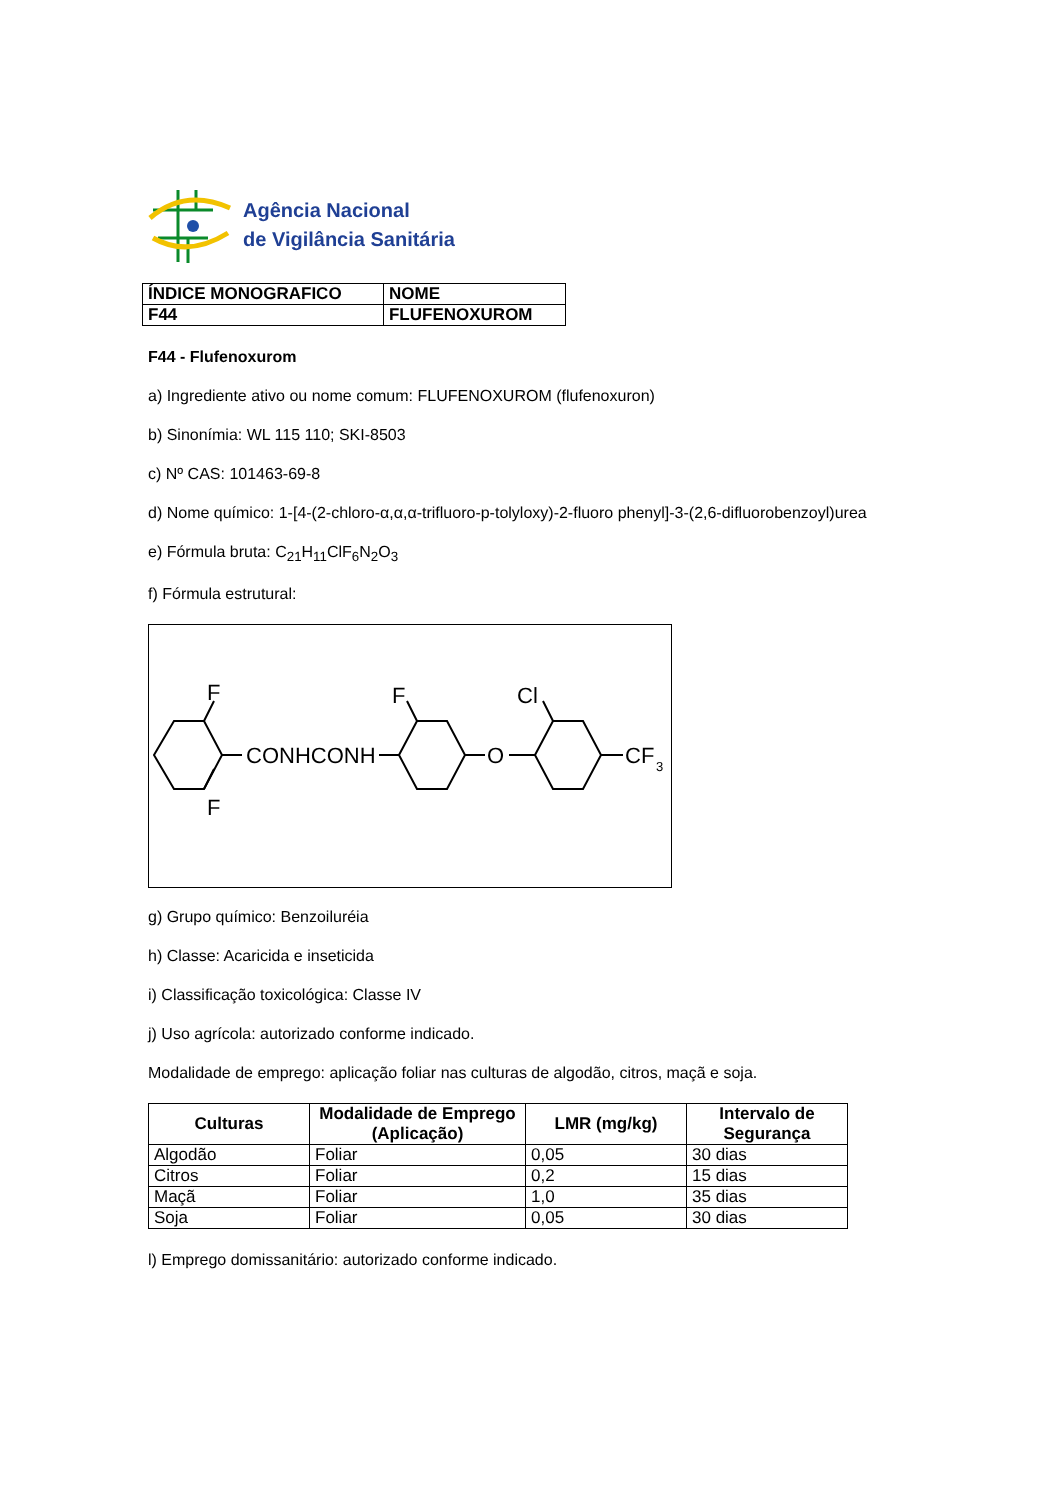Agência Nacional
de Vigilância Sanitária
| ÍNDICE MONOGRAFICO | NOME |
| F44 | FLUFENOXUROM |
F44 - Flufenoxurom
a) Ingrediente ativo ou nome comum: FLUFENOXUROM (flufenoxuron)
b) Sinonímia: WL 115 110; SKI-8503
c) Nº CAS: 101463-69-8
d) Nome químico: 1-[4-(2-chloro-α,α,α-trifluoro-p-tolyloxy)-2-fluoro phenyl]-3-(2,6-difluorobenzoyl)urea
e) Fórmula bruta: C<sub>21</sub>H<sub>11</sub>ClF<sub>6</sub>N<sub>2</sub>O<sub>3</sub>
f) Fórmula estrutural:
CONHCONH
F
F
F
O
Cl
CF
3
g) Grupo químico: Benzoiluréia
h) Classe: Acaricida e inseticida
i) Classificação toxicológica: Classe IV
j) Uso agrícola: autorizado conforme indicado.
Modalidade de emprego: aplicação foliar nas culturas de algodão, citros, maçã e soja.
| Culturas | Modalidade de Emprego (Aplicação) | LMR (mg/kg) | Intervalo de Segurança |
| --- | --- | --- | --- |
| Algodão | Foliar | 0,05 | 30 dias |
| Citros | Foliar | 0,2 | 15 dias |
| Maçã | Foliar | 1,0 | 35 dias |
| Soja | Foliar | 0,05 | 30 dias |
l) Emprego domissanitário: autorizado conforme indicado.